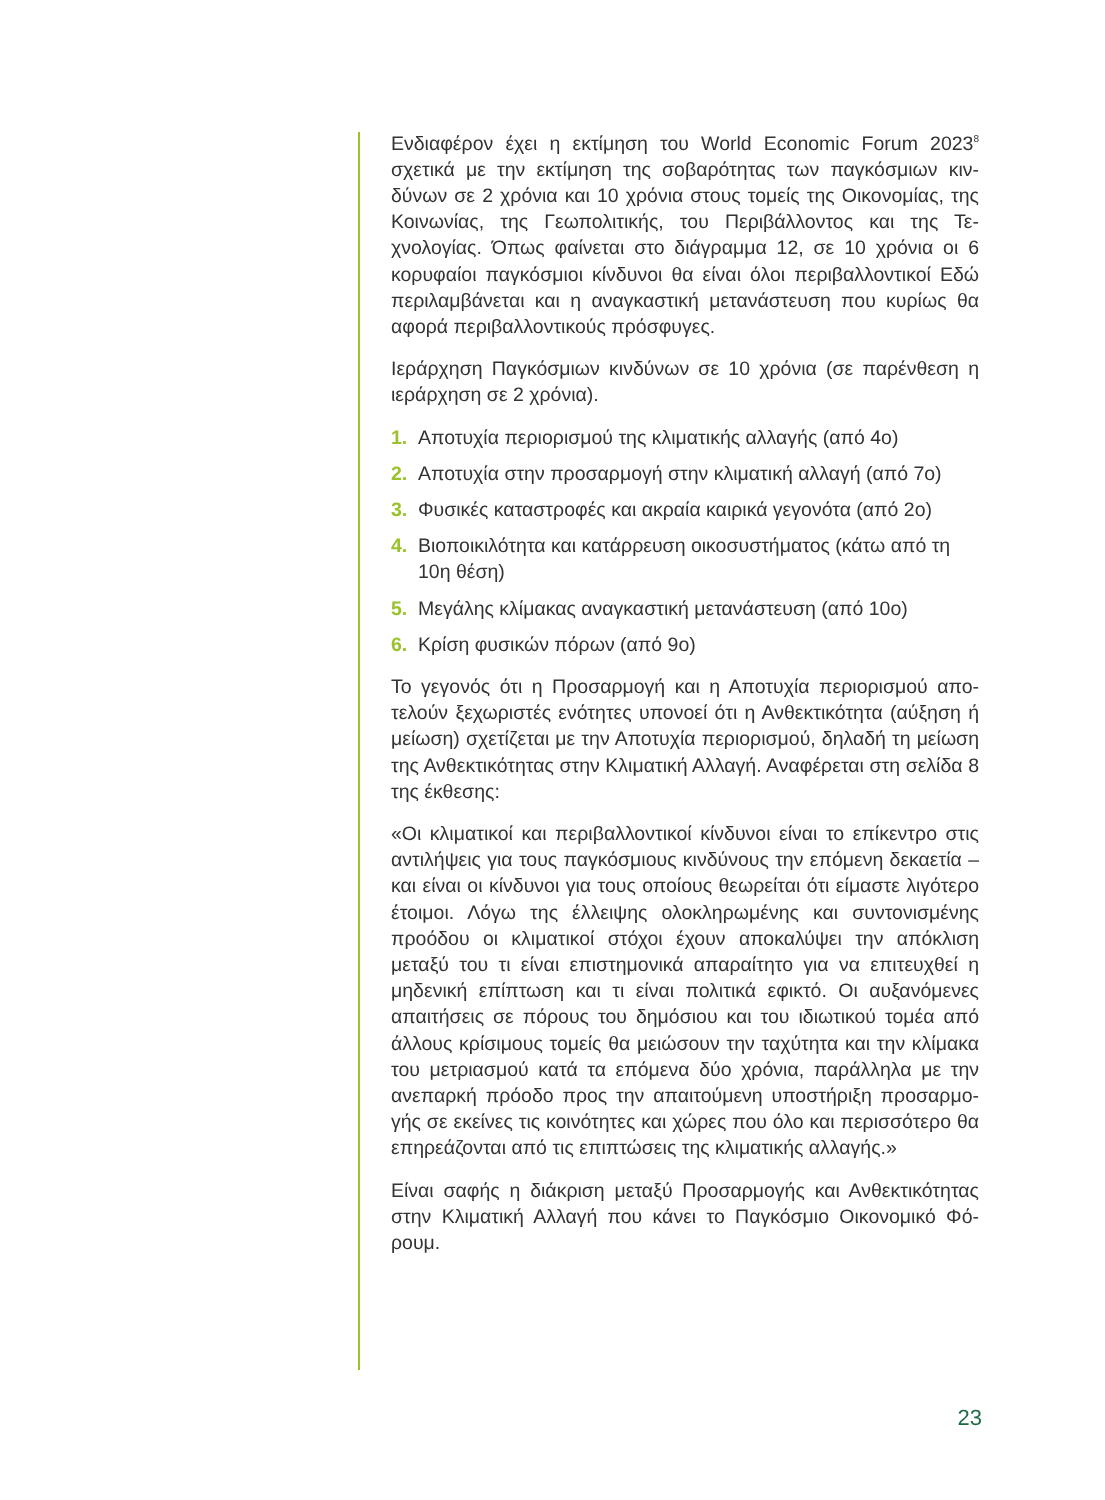Ενδιαφέρον έχει η εκτίμηση του World Economic Forum 2023<sup>8</sup> σχετικά με την εκτίμηση της σοβαρότητας των παγκόσμιων κιν­δύνων σε 2 χρόνια και 10 χρόνια στους τομείς της Οικονομίας, της Κοινωνίας, της Γεωπολιτικής, του Περιβάλλοντος και της Τε­χνολογίας. Όπως φαίνεται στο διάγραμμα 12, σε 10 χρόνια οι 6 κορυφαίοι παγκόσμιοι κίνδυνοι θα είναι όλοι περιβαλλοντικοί Εδώ περιλαμβάνεται και η αναγκαστική μετανάστευση που κυρίως θα αφορά περιβαλλοντικούς πρόσφυγες.
Ιεράρχηση Παγκόσμιων κινδύνων σε 10 χρόνια (σε παρένθεση η ιεράρχηση σε 2 χρόνια).
1. Αποτυχία περιορισμού της κλιματικής αλλαγής (από 4ο)
2. Αποτυχία στην προσαρμογή στην κλιματική αλλαγή (από 7ο)
3. Φυσικές καταστροφές και ακραία καιρικά γεγονότα (από 2ο)
4. Βιοποικιλότητα και κατάρρευση οικοσυστήματος (κάτω από τη 10η θέση)
5. Μεγάλης κλίμακας αναγκαστική μετανάστευση (από 10ο)
6. Κρίση φυσικών πόρων (από 9ο)
Το γεγονός ότι η Προσαρμογή και η Αποτυχία περιορισμού απο­τελούν ξεχωριστές ενότητες υπονοεί ότι η Ανθεκτικότητα (αύξηση ή μείωση) σχετίζεται με την Αποτυχία περιορισμού, δηλαδή τη μεί­ωση της Ανθεκτικότητας στην Κλιματική Αλλαγή. Αναφέρεται στη σελίδα 8 της έκθεσης:
«Οι κλιματικοί και περιβαλλοντικοί κίνδυνοι είναι το επίκεντρο στις αντιλήψεις για τους παγκόσμιους κινδύνους την επόμενη δεκαετία – και είναι οι κίνδυνοι για τους οποίους θεωρείται ότι είμαστε λιγό­τερο έτοιμοι. Λόγω της έλλειψης ολοκληρωμένης και συντονισμέ­νης προόδου οι κλιματικοί στόχοι έχουν αποκαλύψει την απόκλιση μεταξύ του τι είναι επιστημονικά απαραίτητο για να επιτευχθεί η μηδενική επίπτωση και τι είναι πολιτικά εφικτό. Οι αυξανόμενες απαιτήσεις σε πόρους του δημόσιου και του ιδιωτικού τομέα από άλλους κρίσιμους τομείς θα μειώσουν την ταχύτητα και την κλίμακα του μετριασμού κατά τα επόμενα δύο χρόνια, παράλληλα με την ανεπαρκή πρόοδο προς την απαιτούμενη υποστήριξη προσαρμο­γής σε εκείνες τις κοινότητες και χώρες που όλο και περισσότερο θα επηρεάζονται από τις επιπτώσεις της κλιματικής αλλαγής.»
Είναι σαφής η διάκριση μεταξύ Προσαρμογής και Ανθεκτικότητας στην Κλιματική Αλλαγή που κάνει το Παγκόσμιο Οικονομικό Φό­ρουμ.
23